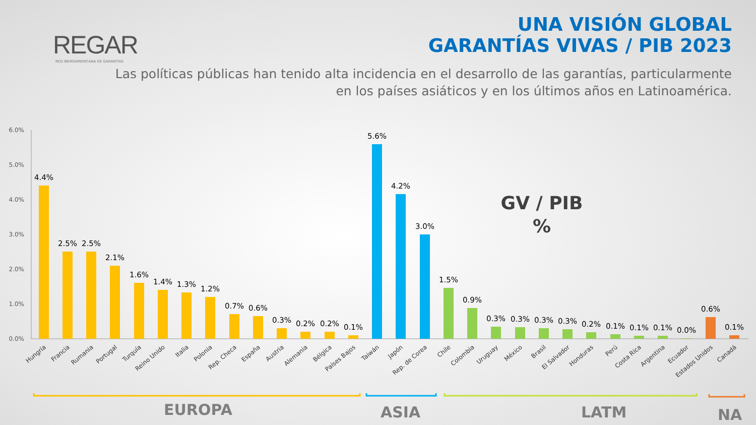REGAR
RED IBEROAMERICANA DE GARANTÍAS
UNA VISIÓN GLOBAL
GARANTÍAS VIVAS / PIB 2023
Las políticas públicas han tenido alta incidencia en el desarrollo de las garantías, particularmente
en los países asiáticos y en los últimos años en Latinoamérica.
6.0%
5.0%
4.0%
3.0%
2.0%
1.0%
0.0%
4.4%
2.5%
2.5%
2.1%
1.6%
1.4%
1.3%
1.2%
0.7%
0.6%
0.3%
0.2%
0.2%
0.1%
5.6%
4.2%
3.0%
1.5%
0.9%
0.3%
0.3%
0.3%
0.3%
0.2%
0.1%
0.1%
0.1%
0.0%
0.6%
0.1%
Hungría
Francia
Rumania
Portugal
Turquía
Reino Unido
Italia
Polonia
Rep. Checa
España
Austria
Alemania
Bélgica
Países Bajos
Taiwán
Japón
Rep. de Corea
Chile
Colombia
Uruguay
México
Brasil
El Salvador
Honduras
Perú
Costa Rica
Argentina
Ecuador
Estados Unidos
Canadá
GV / PIB
%
EUROPA ASIA LATM NA